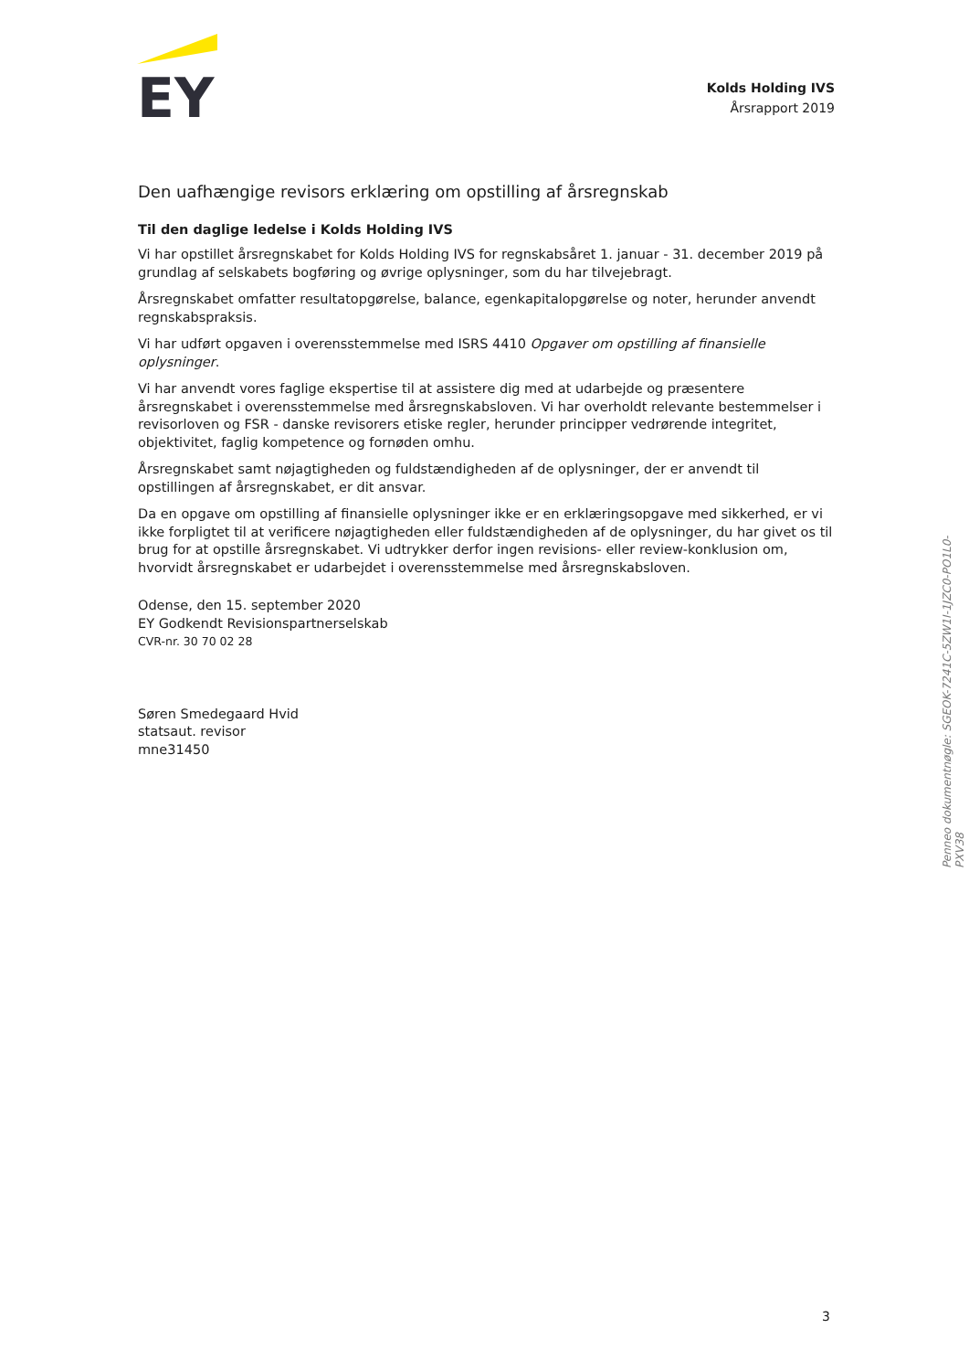EY
Kolds Holding IVS
Årsrapport 2019
Den uafhængige revisors erklæring om opstilling af årsregnskab
Til den daglige ledelse i Kolds Holding IVS
Vi har opstillet årsregnskabet for Kolds Holding IVS for regnskabsåret 1. januar - 31. december 2019 på grundlag af selskabets bogføring og øvrige oplysninger, som du har tilvejebragt.
Årsregnskabet omfatter resultatopgørelse, balance, egenkapitalopgørelse og noter, herunder anvendt regnskabspraksis.
Vi har udført opgaven i overensstemmelse med ISRS 4410 Opgaver om opstilling af finansielle oplysninger.
Vi har anvendt vores faglige ekspertise til at assistere dig med at udarbejde og præsentere årsregnskabet i overensstemmelse med årsregnskabsloven. Vi har overholdt relevante bestemmelser i revisorloven og FSR - danske revisorers etiske regler, herunder principper vedrørende integritet, objektivitet, faglig kompetence og fornøden omhu.
Årsregnskabet samt nøjagtigheden og fuldstændigheden af de oplysninger, der er anvendt til opstillingen af årsregnskabet, er dit ansvar.
Da en opgave om opstilling af finansielle oplysninger ikke er en erklæringsopgave med sikkerhed, er vi ikke forpligtet til at verificere nøjagtigheden eller fuldstændigheden af de oplysninger, du har givet os til brug for at opstille årsregnskabet. Vi udtrykker derfor ingen revisions- eller review-konklusion om, hvorvidt årsregnskabet er udarbejdet i overensstemmelse med årsregnskabsloven.
Odense, den 15. september 2020
EY Godkendt Revisionspartnerselskab
CVR-nr. 30 70 02 28
Søren Smedegaard Hvid
statsaut. revisor
mne31450
Penneo dokumentnøgle: SGEOK-7241C-5ZW1I-1JZC0-PO1L0-PXV38
3